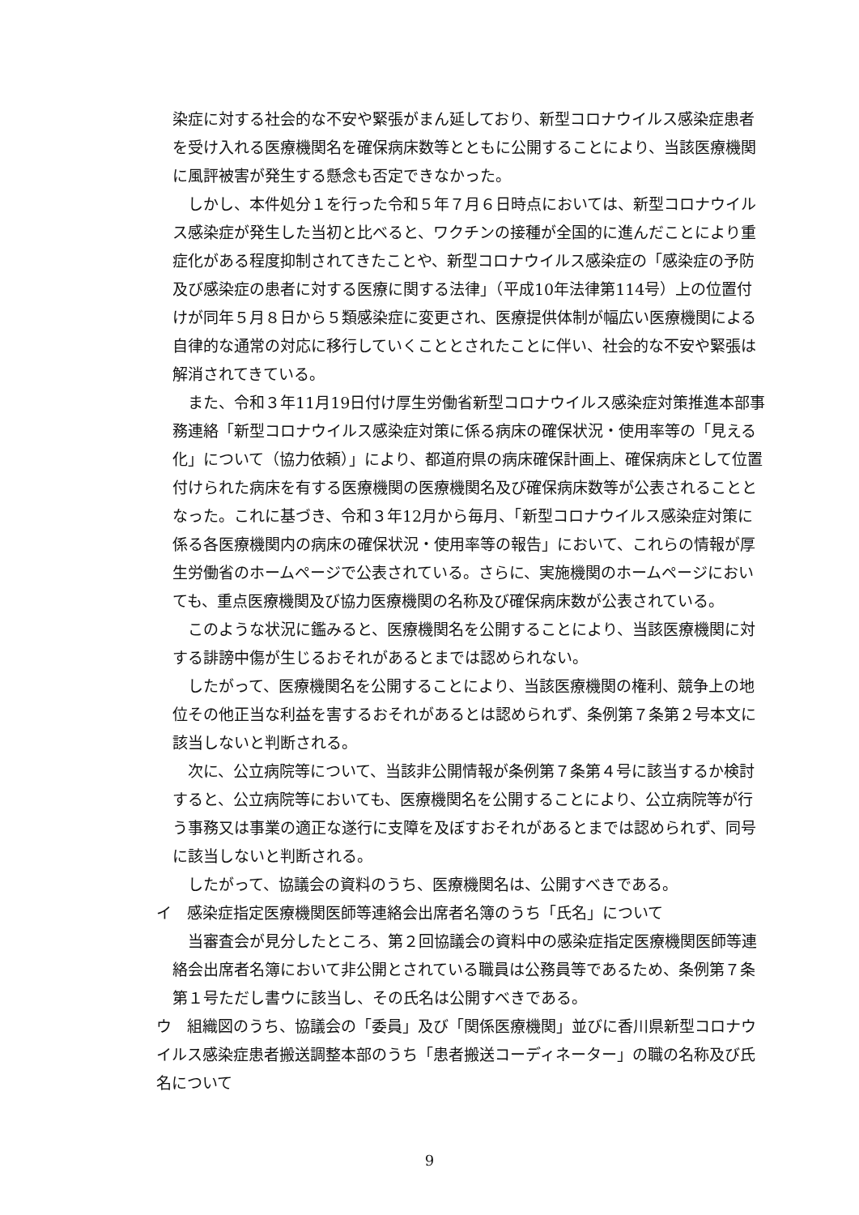染症に対する社会的な不安や緊張がまん延しており、新型コロナウイルス感染症患者を受け入れる医療機関名を確保病床数等とともに公開することにより、当該医療機関に風評被害が発生する懸念も否定できなかった。
しかし、本件処分１を行った令和５年７月６日時点においては、新型コロナウイルス感染症が発生した当初と比べると、ワクチンの接種が全国的に進んだことにより重症化がある程度抑制されてきたことや、新型コロナウイルス感染症の「感染症の予防及び感染症の患者に対する医療に関する法律」（平成10年法律第114号）上の位置付けが同年５月８日から５類感染症に変更され、医療提供体制が幅広い医療機関による自律的な通常の対応に移行していくこととされたことに伴い、社会的な不安や緊張は解消されてきている。
また、令和３年11月19日付け厚生労働省新型コロナウイルス感染症対策推進本部事務連絡「新型コロナウイルス感染症対策に係る病床の確保状況・使用率等の「見える化」について（協力依頼）」により、都道府県の病床確保計画上、確保病床として位置付けられた病床を有する医療機関の医療機関名及び確保病床数等が公表されることとなった。これに基づき、令和３年12月から毎月、「新型コロナウイルス感染症対策に係る各医療機関内の病床の確保状況・使用率等の報告」において、これらの情報が厚生労働省のホームページで公表されている。さらに、実施機関のホームページにおいても、重点医療機関及び協力医療機関の名称及び確保病床数が公表されている。
このような状況に鑑みると、医療機関名を公開することにより、当該医療機関に対する誹謗中傷が生じるおそれがあるとまでは認められない。
したがって、医療機関名を公開することにより、当該医療機関の権利、競争上の地位その他正当な利益を害するおそれがあるとは認められず、条例第７条第２号本文に該当しないと判断される。
次に、公立病院等について、当該非公開情報が条例第７条第４号に該当するか検討すると、公立病院等においても、医療機関名を公開することにより、公立病院等が行う事務又は事業の適正な遂行に支障を及ぼすおそれがあるとまでは認められず、同号に該当しないと判断される。
したがって、協議会の資料のうち、医療機関名は、公開すべきである。
イ　感染症指定医療機関医師等連絡会出席者名簿のうち「氏名」について
当審査会が見分したところ、第２回協議会の資料中の感染症指定医療機関医師等連絡会出席者名簿において非公開とされている職員は公務員等であるため、条例第７条第１号ただし書ウに該当し、その氏名は公開すべきである。
ウ　組織図のうち、協議会の「委員」及び「関係医療機関」並びに香川県新型コロナウイルス感染症患者搬送調整本部のうち「患者搬送コーディネーター」の職の名称及び氏名について
9